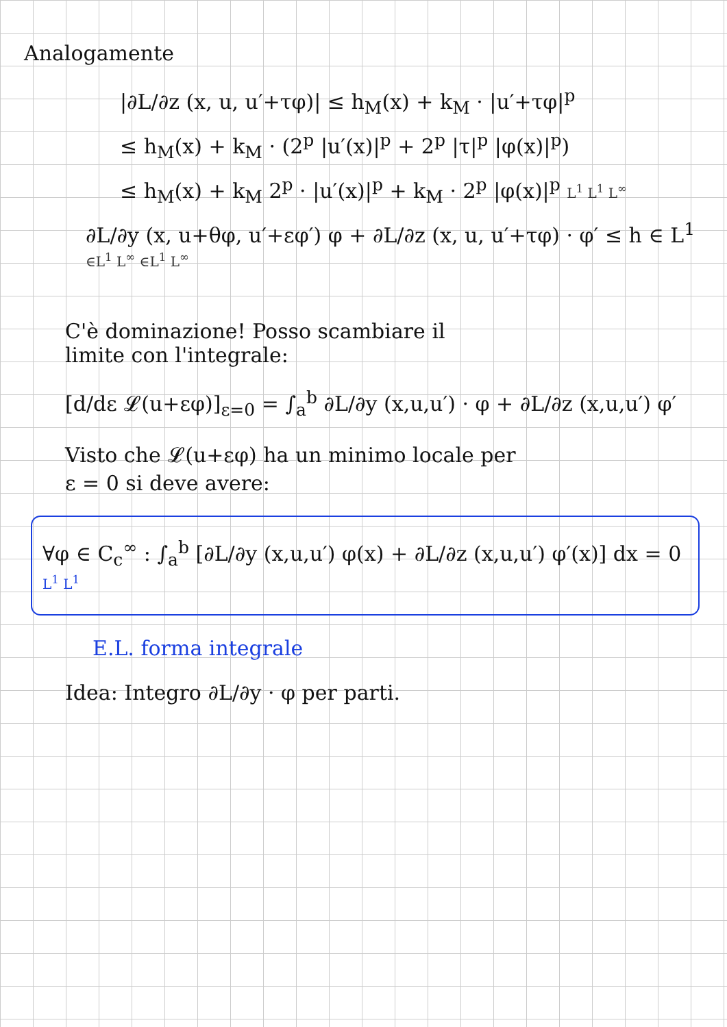Analogamente
|∂L/∂z (x, u, u′+τφ)| ≤ h<sub>M</sub>(x) + k<sub>M</sub> · |u′+τφ|<sup>p</sup>
≤ h<sub>M</sub>(x) + k<sub>M</sub> · (2<sup>p</sup> |u′(x)|<sup>p</sup> + 2<sup>p</sup> |τ|<sup>p</sup> |φ(x)|<sup>p</sup>)
≤ h<sub>M</sub>(x) + k<sub>M</sub> 2<sup>p</sup> · |u′(x)|<sup>p</sup> + k<sub>M</sub> · 2<sup>p</sup> |φ(x)|<sup>p</sup> L<sup>1</sup> L<sup>1</sup> L<sup>∞</sup>
∂L/∂y (x, u+θφ, u′+εφ′) φ + ∂L/∂z (x, u, u′+τφ) · φ′ ≤ h ∈ L<sup>1</sup> ∈L<sup>1</sup> L<sup>∞</sup> ∈L<sup>1</sup> L<sup>∞</sup>
C'è dominazione! Posso scambiare il
limite con l'integrale:
[d/dε 𝓛(u+εφ)]<sub>ε=0</sub> = ∫<sub>a</sub><sup>b</sup> ∂L/∂y (x,u,u′) · φ + ∂L/∂z (x,u,u′) φ′
Visto che 𝓛(u+εφ) ha un minimo locale per
ε = 0 si deve avere:
∀φ ∈ C<sub>c</sub><sup>∞</sup> : ∫<sub>a</sub><sup>b</sup> [∂L/∂y (x,u,u′) φ(x) + ∂L/∂z (x,u,u′) φ′(x)] dx = 0 L<sup>1</sup> L<sup>1</sup>
E.L. forma integrale
Idea: Integro ∂L/∂y · φ per parti.